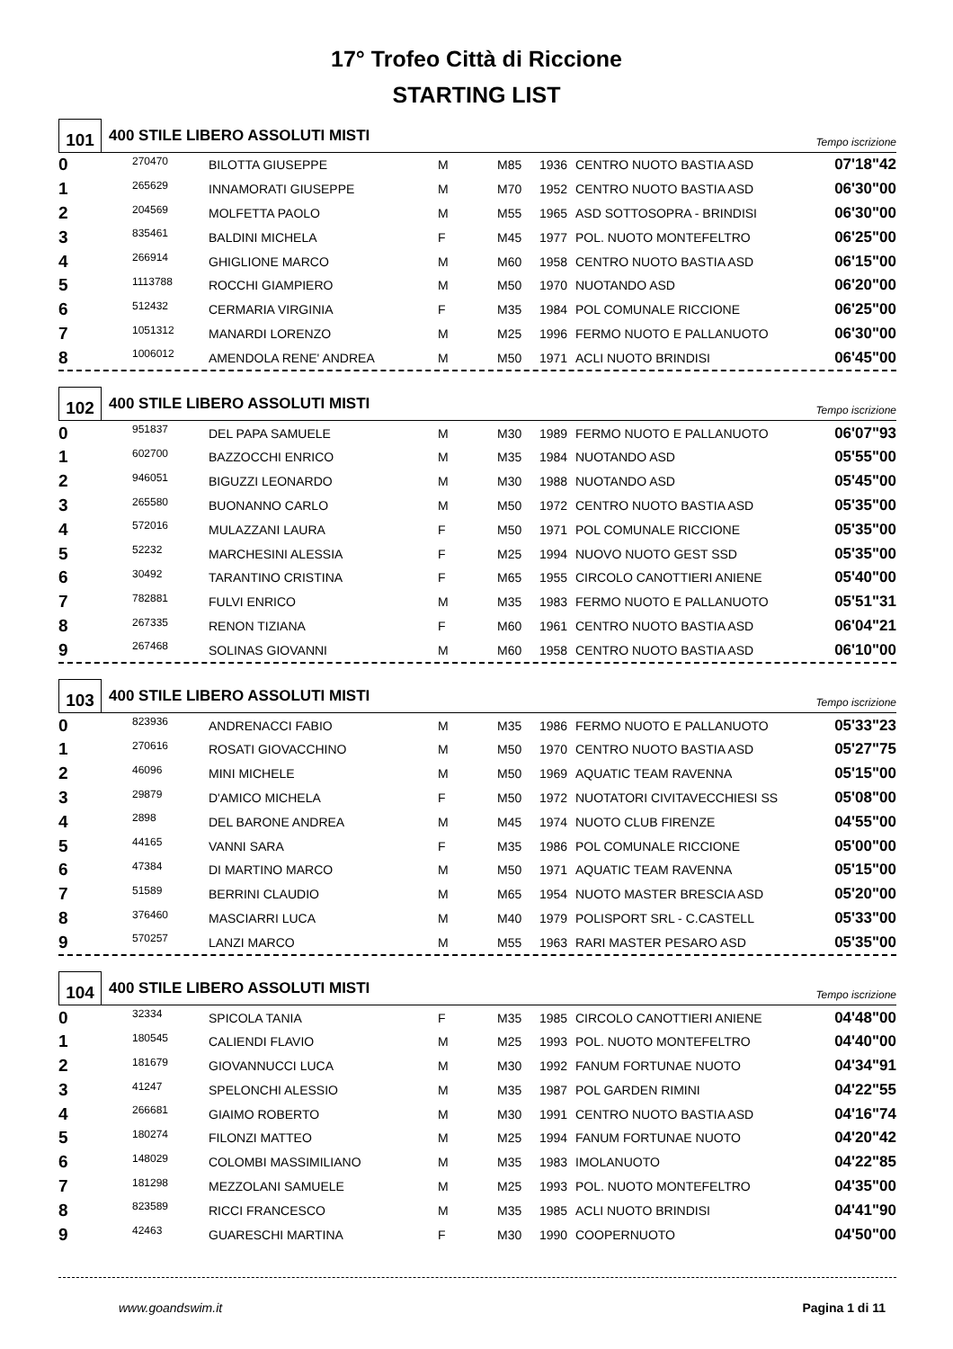17° Trofeo Città di Riccione
STARTING LIST
101
400 STILE LIBERO ASSOLUTI MISTI
Tempo iscrizione
| 0 | 270470 | BILOTTA GIUSEPPE | M | M85 | 1936 | CENTRO NUOTO BASTIA ASD | 07'18"42 |
| 1 | 265629 | INNAMORATI GIUSEPPE | M | M70 | 1952 | CENTRO NUOTO BASTIA ASD | 06'30"00 |
| 2 | 204569 | MOLFETTA PAOLO | M | M55 | 1965 | ASD SOTTOSOPRA - BRINDISI | 06'30"00 |
| 3 | 835461 | BALDINI MICHELA | F | M45 | 1977 | POL. NUOTO MONTEFELTRO | 06'25"00 |
| 4 | 266914 | GHIGLIONE MARCO | M | M60 | 1958 | CENTRO NUOTO BASTIA ASD | 06'15"00 |
| 5 | 1113788 | ROCCHI GIAMPIERO | M | M50 | 1970 | NUOTANDO ASD | 06'20"00 |
| 6 | 512432 | CERMARIA VIRGINIA | F | M35 | 1984 | POL COMUNALE RICCIONE | 06'25"00 |
| 7 | 1051312 | MANARDI LORENZO | M | M25 | 1996 | FERMO NUOTO E PALLANUOTO | 06'30"00 |
| 8 | 1006012 | AMENDOLA RENE' ANDREA | M | M50 | 1971 | ACLI NUOTO BRINDISI | 06'45"00 |
102
400 STILE LIBERO ASSOLUTI MISTI
Tempo iscrizione
| 0 | 951837 | DEL PAPA SAMUELE | M | M30 | 1989 | FERMO NUOTO E PALLANUOTO | 06'07"93 |
| 1 | 602700 | BAZZOCCHI ENRICO | M | M35 | 1984 | NUOTANDO ASD | 05'55"00 |
| 2 | 946051 | BIGUZZI LEONARDO | M | M30 | 1988 | NUOTANDO ASD | 05'45"00 |
| 3 | 265580 | BUONANNO CARLO | M | M50 | 1972 | CENTRO NUOTO BASTIA ASD | 05'35"00 |
| 4 | 572016 | MULAZZANI LAURA | F | M50 | 1971 | POL COMUNALE RICCIONE | 05'35"00 |
| 5 | 52232 | MARCHESINI ALESSIA | F | M25 | 1994 | NUOVO NUOTO GEST SSD | 05'35"00 |
| 6 | 30492 | TARANTINO CRISTINA | F | M65 | 1955 | CIRCOLO CANOTTIERI ANIENE | 05'40"00 |
| 7 | 782881 | FULVI ENRICO | M | M35 | 1983 | FERMO NUOTO E PALLANUOTO | 05'51"31 |
| 8 | 267335 | RENON TIZIANA | F | M60 | 1961 | CENTRO NUOTO BASTIA ASD | 06'04"21 |
| 9 | 267468 | SOLINAS GIOVANNI | M | M60 | 1958 | CENTRO NUOTO BASTIA ASD | 06'10"00 |
103
400 STILE LIBERO ASSOLUTI MISTI
Tempo iscrizione
| 0 | 823936 | ANDRENACCI FABIO | M | M35 | 1986 | FERMO NUOTO E PALLANUOTO | 05'33"23 |
| 1 | 270616 | ROSATI GIOVACCHINO | M | M50 | 1970 | CENTRO NUOTO BASTIA ASD | 05'27"75 |
| 2 | 46096 | MINI MICHELE | M | M50 | 1969 | AQUATIC TEAM RAVENNA | 05'15"00 |
| 3 | 29879 | D'AMICO MICHELA | F | M50 | 1972 | NUOTATORI CIVITAVECCHIESI SS | 05'08"00 |
| 4 | 2898 | DEL BARONE ANDREA | M | M45 | 1974 | NUOTO CLUB FIRENZE | 04'55"00 |
| 5 | 44165 | VANNI SARA | F | M35 | 1986 | POL COMUNALE RICCIONE | 05'00"00 |
| 6 | 47384 | DI MARTINO MARCO | M | M50 | 1971 | AQUATIC TEAM RAVENNA | 05'15"00 |
| 7 | 51589 | BERRINI CLAUDIO | M | M65 | 1954 | NUOTO MASTER BRESCIA ASD | 05'20"00 |
| 8 | 376460 | MASCIARRI LUCA | M | M40 | 1979 | POLISPORT SRL - C.CASTELL | 05'33"00 |
| 9 | 570257 | LANZI MARCO | M | M55 | 1963 | RARI MASTER PESARO ASD | 05'35"00 |
104
400 STILE LIBERO ASSOLUTI MISTI
Tempo iscrizione
| 0 | 32334 | SPICOLA TANIA | F | M35 | 1985 | CIRCOLO CANOTTIERI ANIENE | 04'48"00 |
| 1 | 180545 | CALIENDI FLAVIO | M | M25 | 1993 | POL. NUOTO MONTEFELTRO | 04'40"00 |
| 2 | 181679 | GIOVANNUCCI LUCA | M | M30 | 1992 | FANUM FORTUNAE NUOTO | 04'34"91 |
| 3 | 41247 | SPELONCHI ALESSIO | M | M35 | 1987 | POL GARDEN RIMINI | 04'22"55 |
| 4 | 266681 | GIAIMO ROBERTO | M | M30 | 1991 | CENTRO NUOTO BASTIA ASD | 04'16"74 |
| 5 | 180274 | FILONZI MATTEO | M | M25 | 1994 | FANUM FORTUNAE NUOTO | 04'20"42 |
| 6 | 148029 | COLOMBI MASSIMILIANO | M | M35 | 1983 | IMOLANUOTO | 04'22"85 |
| 7 | 181298 | MEZZOLANI SAMUELE | M | M25 | 1993 | POL. NUOTO MONTEFELTRO | 04'35"00 |
| 8 | 823589 | RICCI FRANCESCO | M | M35 | 1985 | ACLI NUOTO BRINDISI | 04'41"90 |
| 9 | 42463 | GUARESCHI MARTINA | F | M30 | 1990 | COOPERNUOTO | 04'50"00 |
www.goandswim.it Pagina 1 di 11